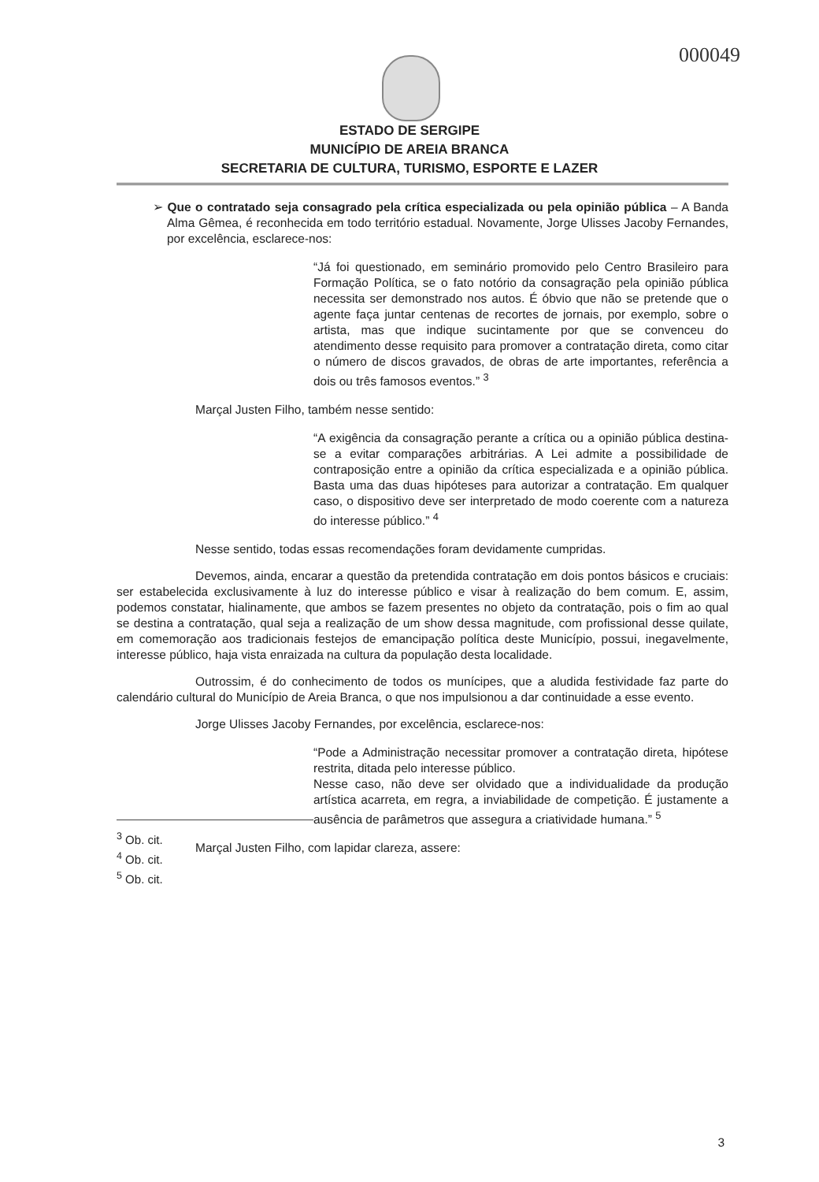000049
ESTADO DE SERGIPE
MUNICÍPIO DE AREIA BRANCA
SECRETARIA DE CULTURA, TURISMO, ESPORTE E LAZER
➢ Que o contratado seja consagrado pela crítica especializada ou pela opinião pública – A Banda Alma Gêmea, é reconhecida em todo território estadual. Novamente, Jorge Ulisses Jacoby Fernandes, por excelência, esclarece-nos:
“Já foi questionado, em seminário promovido pelo Centro Brasileiro para Formação Política, se o fato notório da consagração pela opinião pública necessita ser demonstrado nos autos. É óbvio que não se pretende que o agente faça juntar centenas de recortes de jornais, por exemplo, sobre o artista, mas que indique sucintamente por que se convenceu do atendimento desse requisito para promover a contratação direta, como citar o número de discos gravados, de obras de arte importantes, referência a dois ou três famosos eventos.” <sup>3</sup>
Marçal Justen Filho, também nesse sentido:
“A exigência da consagração perante a crítica ou a opinião pública destina-se a evitar comparações arbitrárias. A Lei admite a possibilidade de contraposição entre a opinião da crítica especializada e a opinião pública. Basta uma das duas hipóteses para autorizar a contratação. Em qualquer caso, o dispositivo deve ser interpretado de modo coerente com a natureza do interesse público.” <sup>4</sup>
Nesse sentido, todas essas recomendações foram devidamente cumpridas.
Devemos, ainda, encarar a questão da pretendida contratação em dois pontos básicos e cruciais: ser estabelecida exclusivamente à luz do interesse público e visar à realização do bem comum. E, assim, podemos constatar, hialinamente, que ambos se fazem presentes no objeto da contratação, pois o fim ao qual se destina a contratação, qual seja a realização de um show dessa magnitude, com profissional desse quilate, em comemoração aos tradicionais festejos de emancipação política deste Município, possui, inegavelmente, interesse público, haja vista enraizada na cultura da população desta localidade.
Outrossim, é do conhecimento de todos os munícipes, que a aludida festividade faz parte do calendário cultural do Município de Areia Branca, o que nos impulsionou a dar continuidade a esse evento.
Jorge Ulisses Jacoby Fernandes, por excelência, esclarece-nos:
“Pode a Administração necessitar promover a contratação direta, hipótese restrita, ditada pelo interesse público.
Nesse caso, não deve ser olvidado que a individualidade da produção artística acarreta, em regra, a inviabilidade de competição. É justamente a ausência de parâmetros que assegura a criatividade humana.” <sup>5</sup>
Marçal Justen Filho, com lapidar clareza, assere:
<sup>3</sup> Ob. cit.
<sup>4</sup> Ob. cit.
<sup>5</sup> Ob. cit.
3